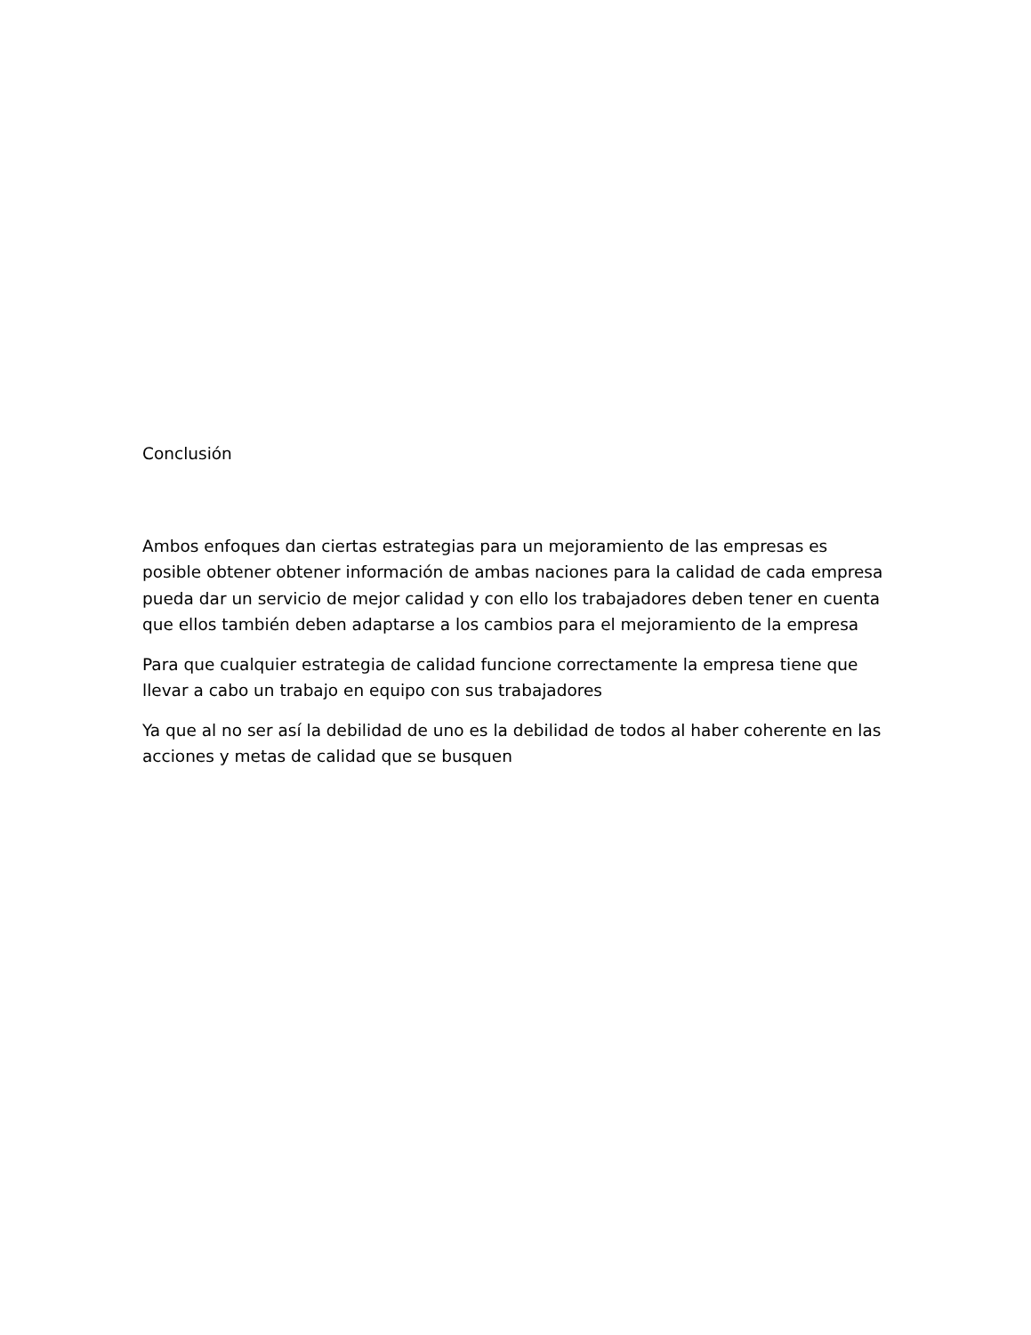Conclusión
Ambos enfoques dan ciertas estrategias para un mejoramiento de las empresas es posible obtener obtener información de ambas naciones para la calidad de cada empresa pueda dar un servicio de mejor calidad y con ello los trabajadores deben tener en cuenta que ellos también deben adaptarse a los cambios para el mejoramiento de la empresa
Para que cualquier estrategia de calidad funcione correctamente la empresa tiene que llevar a cabo un trabajo en equipo con sus trabajadores
Ya que al no ser así la debilidad de uno es la debilidad de todos al haber coherente en las acciones y metas de calidad que se busquen